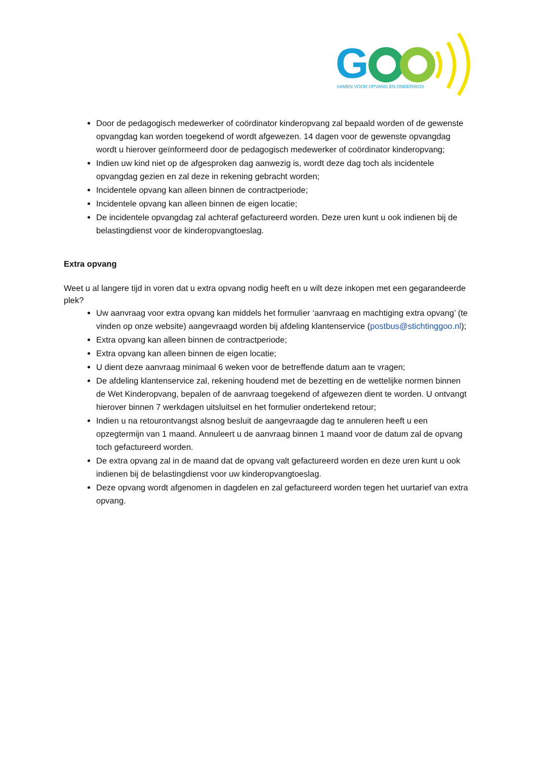G
SAMEN VOOR OPVANG EN ONDERWIJS
Door de pedagogisch medewerker of coördinator kinderopvang zal bepaald worden of de gewenste opvangdag kan worden toegekend of wordt afgewezen. 14 dagen voor de gewenste opvangdag wordt u hierover geïnformeerd door de pedagogisch medewerker of coördinator kinderopvang;
Indien uw kind niet op de afgesproken dag aanwezig is, wordt deze dag toch als incidentele opvangdag gezien en zal deze in rekening gebracht worden;
Incidentele opvang kan alleen binnen de contractperiode;
Incidentele opvang kan alleen binnen de eigen locatie;
De incidentele opvangdag zal achteraf gefactureerd worden. Deze uren kunt u ook indienen bij de belastingdienst voor de kinderopvangtoeslag.
Extra opvang
Weet u al langere tijd in voren dat u extra opvang nodig heeft en u wilt deze inkopen met een gegarandeerde plek?
Uw aanvraag voor extra opvang kan middels het formulier ‘aanvraag en machtiging extra opvang’ (te vinden op onze website) aangevraagd worden bij afdeling klantenservice (postbus@stichtinggoo.nl);
Extra opvang kan alleen binnen de contractperiode;
Extra opvang kan alleen binnen de eigen locatie;
U dient deze aanvraag minimaal 6 weken voor de betreffende datum aan te vragen;
De afdeling klantenservice zal, rekening houdend met de bezetting en de wettelijke normen binnen de Wet Kinderopvang, bepalen of de aanvraag toegekend of afgewezen dient te worden. U ontvangt hierover binnen 7 werkdagen uitsluitsel en het formulier ondertekend retour;
Indien u na retourontvangst alsnog besluit de aangevraagde dag te annuleren heeft u een opzegtermijn van 1 maand. Annuleert u de aanvraag binnen 1 maand voor de datum zal de opvang toch gefactureerd worden.
De extra opvang zal in de maand dat de opvang valt gefactureerd worden en deze uren kunt u ook indienen bij de belastingdienst voor uw kinderopvangtoeslag.
Deze opvang wordt afgenomen in dagdelen en zal gefactureerd worden tegen het uurtarief van extra opvang.